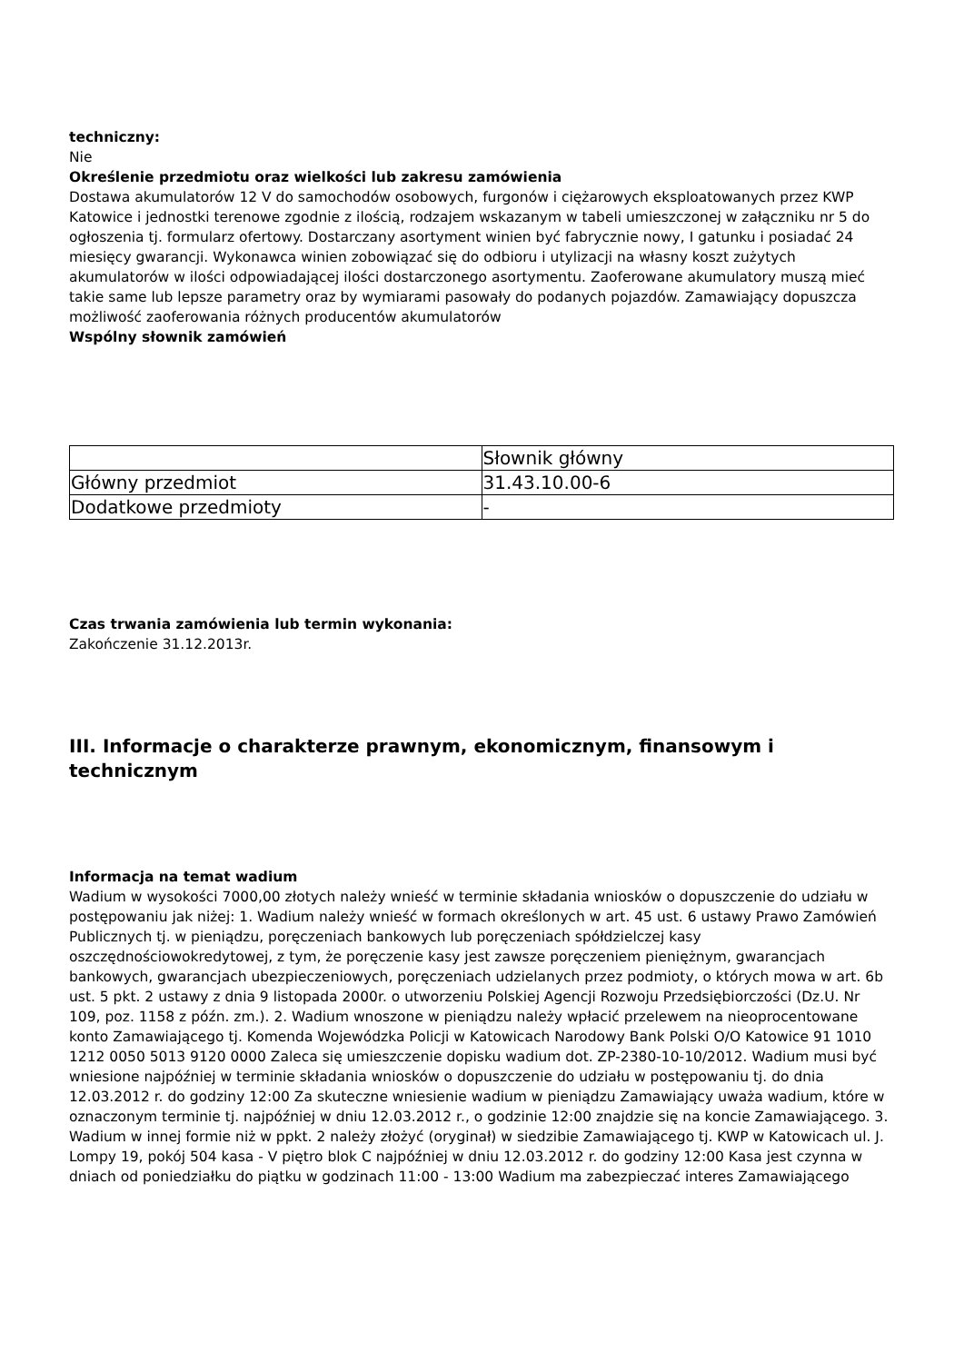techniczny:
Nie
Określenie przedmiotu oraz wielkości lub zakresu zamówienia
Dostawa akumulatorów 12 V do samochodów osobowych, furgonów i ciężarowych eksploatowanych przez KWP Katowice i jednostki terenowe zgodnie z ilością, rodzajem wskazanym w tabeli umieszczonej w załączniku nr 5 do ogłoszenia tj. formularz ofertowy. Dostarczany asortyment winien być fabrycznie nowy, I gatunku i posiadać 24 miesięcy gwarancji. Wykonawca winien zobowiązać się do odbioru i utylizacji na własny koszt zużytych akumulatorów w ilości odpowiadającej ilości dostarczonego asortymentu. Zaoferowane akumulatory muszą mieć takie same lub lepsze parametry oraz by wymiarami pasowały do podanych pojazdów. Zamawiający dopuszcza możliwość zaoferowania różnych producentów akumulatorów
Wspólny słownik zamówień
| | Słownik główny |
| Główny przedmiot | 31.43.10.00-6 |
| Dodatkowe przedmioty | - |
Czas trwania zamówienia lub termin wykonania:
Zakończenie 31.12.2013r.
III. Informacje o charakterze prawnym, ekonomicznym, finansowym i technicznym
Informacja na temat wadium
Wadium w wysokości 7000,00 złotych należy wnieść w terminie składania wniosków o dopuszczenie do udziału w postępowaniu jak niżej: 1. Wadium należy wnieść w formach określonych w art. 45 ust. 6 ustawy Prawo Zamówień Publicznych tj. w pieniądzu, poręczeniach bankowych lub poręczeniach spółdzielczej kasy oszczędnościowokredytowej, z tym, że poręczenie kasy jest zawsze poręczeniem pieniężnym, gwarancjach bankowych, gwarancjach ubezpieczeniowych, poręczeniach udzielanych przez podmioty, o których mowa w art. 6b ust. 5 pkt. 2 ustawy z dnia 9 listopada 2000r. o utworzeniu Polskiej Agencji Rozwoju Przedsiębiorczości (Dz.U. Nr 109, poz. 1158 z późn. zm.). 2. Wadium wnoszone w pieniądzu należy wpłacić przelewem na nieoprocentowane konto Zamawiającego tj. Komenda Wojewódzka Policji w Katowicach Narodowy Bank Polski O/O Katowice 91 1010 1212 0050 5013 9120 0000 Zaleca się umieszczenie dopisku wadium dot. ZP-2380-10-10/2012. Wadium musi być wniesione najpóźniej w terminie składania wniosków o dopuszczenie do udziału w postępowaniu tj. do dnia 12.03.2012 r. do godziny 12:00 Za skuteczne wniesienie wadium w pieniądzu Zamawiający uważa wadium, które w oznaczonym terminie tj. najpóźniej w dniu 12.03.2012 r., o godzinie 12:00 znajdzie się na koncie Zamawiającego. 3. Wadium w innej formie niż w ppkt. 2 należy złożyć (oryginał) w siedzibie Zamawiającego tj. KWP w Katowicach ul. J. Lompy 19, pokój 504 kasa - V piętro blok C najpóźniej w dniu 12.03.2012 r. do godziny 12:00 Kasa jest czynna w dniach od poniedziałku do piątku w godzinach 11:00 - 13:00 Wadium ma zabezpieczać interes Zamawiającego